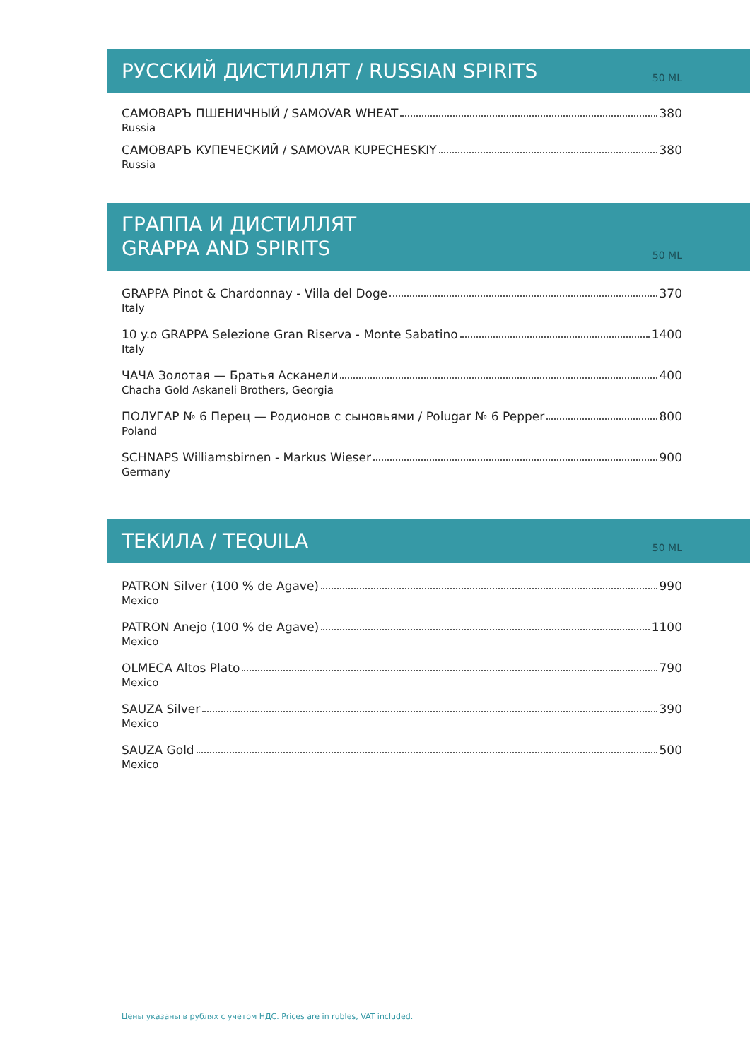РУССКИЙ ДИСТИЛЛЯТ / RUSSIAN SPIRITS
50 ML
САМОВАРЪ ПШЕНИЧНЫЙ / SAMOVAR WHEAT 380
Russia
САМОВАРЪ КУПЕЧЕСКИЙ / SAMOVAR KUPECHESKIY 380
Russia
ГРАППА И ДИСТИЛЛЯТ
GRAPPA AND SPIRITS
50 ML
GRAPPA Pinot & Chardonnay - Villa del Doge 370
Italy
10 y.o GRAPPA Selezione Gran Riserva - Monte Sabatino 1400
Italy
ЧАЧА Золотая — Братья Асканели 400
Chacha Gold Askaneli Brothers, Georgia
ПОЛУГАР № 6 Перец — Родионов с сыновьями / Polugar № 6 Pepper 800
Poland
SCHNAPS Williamsbirnen - Markus Wieser 900
Germany
ТЕКИЛА / TEQUILA
50 ML
PATRON Silver (100 % de Agave) 990
Mexico
PATRON Anejo (100 % de Agave) 1100
Mexico
OLMECA Altos Plato 790
Mexico
SAUZA Silver 390
Mexico
SAUZA Gold 500
Mexico
Цены указаны в рублях с учетом НДС. Prices are in rubles, VAT included.